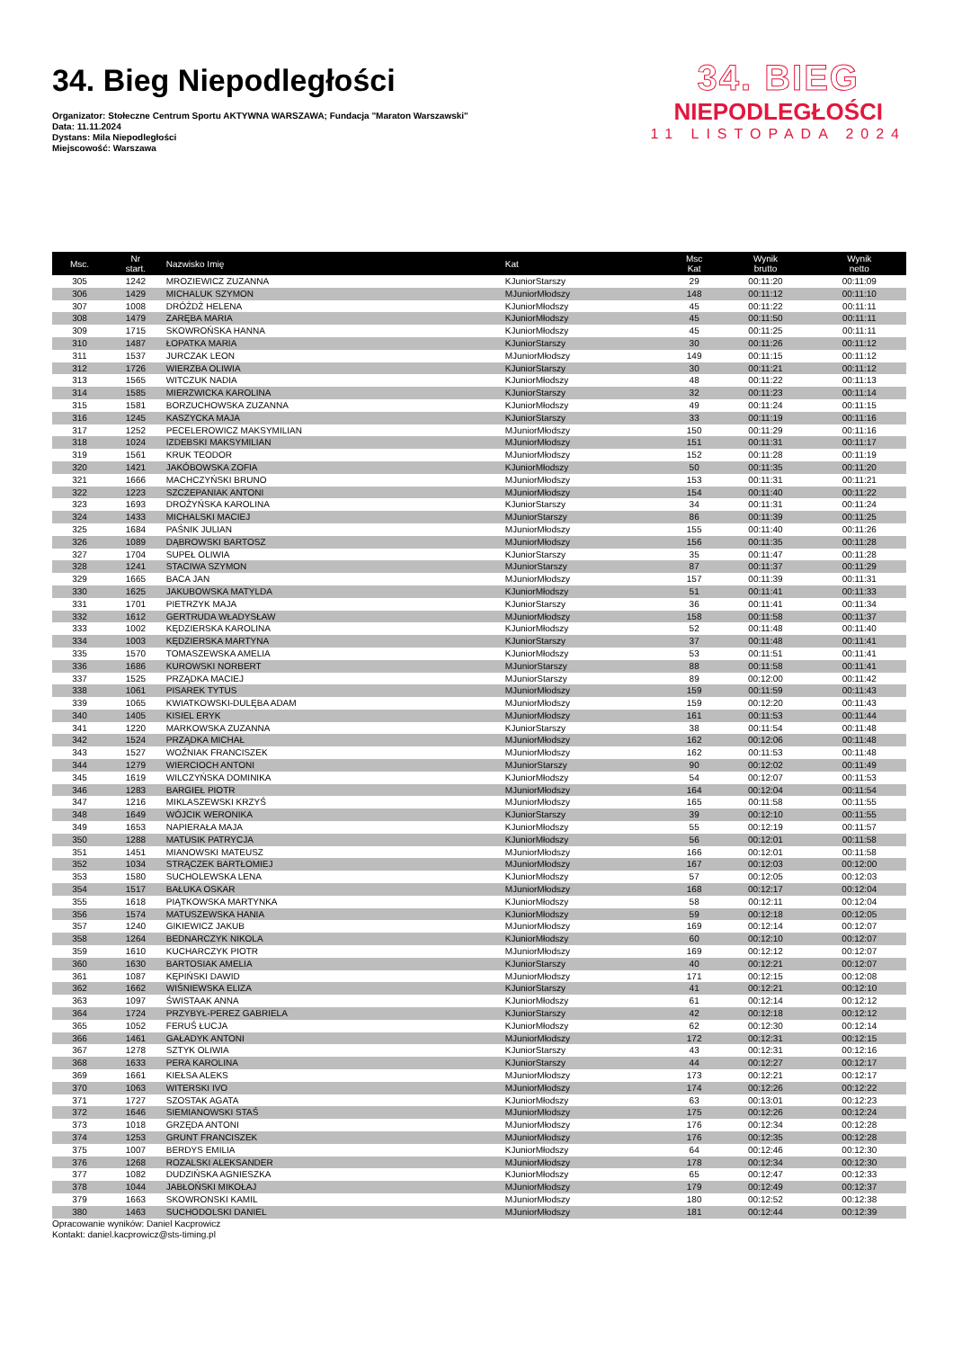34. Bieg Niepodległości
Organizator: Stołeczne Centrum Sportu AKTYWNA WARSZAWA; Fundacja "Maraton Warszawski"
Data: 11.11.2024
Dystans: Mila Niepodległości
Miejscowość: Warszawa
34. BIEG
NIEPODLEGŁOŚCI
11 LISTOPADA 2024
| Msc. | Nr start. | Nazwisko Imię | Kat | Msc Kat | Wynik brutto | Wynik netto |
| --- | --- | --- | --- | --- | --- | --- |
| 305 | 1242 | MROZIEWICZ ZUZANNA | KJuniorStarszy | 29 | 00:11:20 | 00:11:09 |
| 306 | 1429 | MICHALUK SZYMON | MJuniorMłodszy | 148 | 00:11:12 | 00:11:10 |
| 307 | 1008 | DRÓŻDŻ HELENA | KJuniorMłodszy | 45 | 00:11:22 | 00:11:11 |
| 308 | 1479 | ZARĘBA MARIA | KJuniorMłodszy | 45 | 00:11:50 | 00:11:11 |
| 309 | 1715 | SKOWROŃSKA HANNA | KJuniorMłodszy | 45 | 00:11:25 | 00:11:11 |
| 310 | 1487 | ŁOPATKA MARIA | KJuniorStarszy | 30 | 00:11:26 | 00:11:12 |
| 311 | 1537 | JURCZAK LEON | MJuniorMłodszy | 149 | 00:11:15 | 00:11:12 |
| 312 | 1726 | WIERZBA OLIWIA | KJuniorStarszy | 30 | 00:11:21 | 00:11:12 |
| 313 | 1565 | WITCZUK NADIA | KJuniorMłodszy | 48 | 00:11:22 | 00:11:13 |
| 314 | 1585 | MIERZWICKA KAROLINA | KJuniorStarszy | 32 | 00:11:23 | 00:11:14 |
| 315 | 1581 | BORZUCHOWSKA ZUZANNA | KJuniorMłodszy | 49 | 00:11:24 | 00:11:15 |
| 316 | 1245 | KASZYCKA MAJA | KJuniorStarszy | 33 | 00:11:19 | 00:11:16 |
| 317 | 1252 | PECELEROWICZ MAKSYMILIAN | MJuniorMłodszy | 150 | 00:11:29 | 00:11:16 |
| 318 | 1024 | IZDEBSKI MAKSYMILIAN | MJuniorMłodszy | 151 | 00:11:31 | 00:11:17 |
| 319 | 1561 | KRUK TEODOR | MJuniorMłodszy | 152 | 00:11:28 | 00:11:19 |
| 320 | 1421 | JAKÓBOWSKA ZOFIA | KJuniorMłodszy | 50 | 00:11:35 | 00:11:20 |
| 321 | 1666 | MACHCZYŃSKI BRUNO | MJuniorMłodszy | 153 | 00:11:31 | 00:11:21 |
| 322 | 1223 | SZCZEPANIAK ANTONI | MJuniorMłodszy | 154 | 00:11:40 | 00:11:22 |
| 323 | 1693 | DROŻYŃSKA KAROLINA | KJuniorStarszy | 34 | 00:11:31 | 00:11:24 |
| 324 | 1433 | MICHALSKI MACIEJ | MJuniorStarszy | 86 | 00:11:39 | 00:11:25 |
| 325 | 1684 | PAŚNIK JULIAN | MJuniorMłodszy | 155 | 00:11:40 | 00:11:26 |
| 326 | 1089 | DĄBROWSKI BARTOSZ | MJuniorMłodszy | 156 | 00:11:35 | 00:11:28 |
| 327 | 1704 | SUPEŁ OLIWIA | KJuniorStarszy | 35 | 00:11:47 | 00:11:28 |
| 328 | 1241 | STACIWA SZYMON | MJuniorStarszy | 87 | 00:11:37 | 00:11:29 |
| 329 | 1665 | BACA JAN | MJuniorMłodszy | 157 | 00:11:39 | 00:11:31 |
| 330 | 1625 | JAKUBOWSKA MATYLDA | KJuniorMłodszy | 51 | 00:11:41 | 00:11:33 |
| 331 | 1701 | PIETRZYK MAJA | KJuniorStarszy | 36 | 00:11:41 | 00:11:34 |
| 332 | 1612 | GERTRUDA WŁADYSŁAW | MJuniorMłodszy | 158 | 00:11:58 | 00:11:37 |
| 333 | 1002 | KĘDZIERSKA KAROLINA | KJuniorMłodszy | 52 | 00:11:48 | 00:11:40 |
| 334 | 1003 | KĘDZIERSKA MARTYNA | KJuniorStarszy | 37 | 00:11:48 | 00:11:41 |
| 335 | 1570 | TOMASZEWSKA AMELIA | KJuniorMłodszy | 53 | 00:11:51 | 00:11:41 |
| 336 | 1686 | KUROWSKI NORBERT | MJuniorStarszy | 88 | 00:11:58 | 00:11:41 |
| 337 | 1525 | PRZĄDKA MACIEJ | MJuniorStarszy | 89 | 00:12:00 | 00:11:42 |
| 338 | 1061 | PISAREK TYTUS | MJuniorMłodszy | 159 | 00:11:59 | 00:11:43 |
| 339 | 1065 | KWIATKOWSKI-DULĘBA ADAM | MJuniorMłodszy | 159 | 00:12:20 | 00:11:43 |
| 340 | 1405 | KISIEL ERYK | MJuniorMłodszy | 161 | 00:11:53 | 00:11:44 |
| 341 | 1220 | MARKOWSKA ZUZANNA | KJuniorStarszy | 38 | 00:11:54 | 00:11:48 |
| 342 | 1524 | PRZĄDKA MICHAŁ | MJuniorMłodszy | 162 | 00:12:06 | 00:11:48 |
| 343 | 1527 | WOŹNIAK FRANCISZEK | MJuniorMłodszy | 162 | 00:11:53 | 00:11:48 |
| 344 | 1279 | WIERCIOCH ANTONI | MJuniorStarszy | 90 | 00:12:02 | 00:11:49 |
| 345 | 1619 | WILCZYŃSKA DOMINIKA | KJuniorMłodszy | 54 | 00:12:07 | 00:11:53 |
| 346 | 1283 | BARGIEŁ PIOTR | MJuniorMłodszy | 164 | 00:12:04 | 00:11:54 |
| 347 | 1216 | MIKLASZEWSKI KRZYŚ | MJuniorMłodszy | 165 | 00:11:58 | 00:11:55 |
| 348 | 1649 | WÓJCIK WERONIKA | KJuniorStarszy | 39 | 00:12:10 | 00:11:55 |
| 349 | 1653 | NAPIERAŁA MAJA | KJuniorMłodszy | 55 | 00:12:19 | 00:11:57 |
| 350 | 1288 | MATUSIK PATRYCJA | KJuniorMłodszy | 56 | 00:12:01 | 00:11:58 |
| 351 | 1451 | MIANOWSKI MATEUSZ | MJuniorMłodszy | 166 | 00:12:01 | 00:11:58 |
| 352 | 1034 | STRĄCZEK BARTŁOMIEJ | MJuniorMłodszy | 167 | 00:12:03 | 00:12:00 |
| 353 | 1580 | SUCHOLEWSKA LENA | KJuniorMłodszy | 57 | 00:12:05 | 00:12:03 |
| 354 | 1517 | BAŁUKA OSKAR | MJuniorMłodszy | 168 | 00:12:17 | 00:12:04 |
| 355 | 1618 | PIĄTKOWSKA MARTYNKA | KJuniorMłodszy | 58 | 00:12:11 | 00:12:04 |
| 356 | 1574 | MATUSZEWSKA HANIA | KJuniorMłodszy | 59 | 00:12:18 | 00:12:05 |
| 357 | 1240 | GIKIEWICZ JAKUB | MJuniorMłodszy | 169 | 00:12:14 | 00:12:07 |
| 358 | 1264 | BEDNARCZYK NIKOLA | KJuniorMłodszy | 60 | 00:12:10 | 00:12:07 |
| 359 | 1610 | KUCHARCZYK PIOTR | MJuniorMłodszy | 169 | 00:12:12 | 00:12:07 |
| 360 | 1630 | BARTOSIAK AMELIA | KJuniorStarszy | 40 | 00:12:21 | 00:12:07 |
| 361 | 1087 | KĘPIŃSKI DAWID | MJuniorMłodszy | 171 | 00:12:15 | 00:12:08 |
| 362 | 1662 | WIŚNIEWSKA ELIZA | KJuniorStarszy | 41 | 00:12:21 | 00:12:10 |
| 363 | 1097 | ŚWISTAAK ANNA | KJuniorMłodszy | 61 | 00:12:14 | 00:12:12 |
| 364 | 1724 | PRZYBYŁ-PEREZ GABRIELA | KJuniorStarszy | 42 | 00:12:18 | 00:12:12 |
| 365 | 1052 | FERUŚ ŁUCJA | KJuniorMłodszy | 62 | 00:12:30 | 00:12:14 |
| 366 | 1461 | GAŁADYK ANTONI | MJuniorMłodszy | 172 | 00:12:31 | 00:12:15 |
| 367 | 1278 | SZTYK OLIWIA | KJuniorStarszy | 43 | 00:12:31 | 00:12:16 |
| 368 | 1633 | PERA KAROLINA | KJuniorStarszy | 44 | 00:12:27 | 00:12:17 |
| 369 | 1661 | KIEŁSA ALEKS | MJuniorMłodszy | 173 | 00:12:21 | 00:12:17 |
| 370 | 1063 | WITERSKI IVO | MJuniorMłodszy | 174 | 00:12:26 | 00:12:22 |
| 371 | 1727 | SZOSTAK AGATA | KJuniorMłodszy | 63 | 00:13:01 | 00:12:23 |
| 372 | 1646 | SIEMIANOWSKI STAŚ | MJuniorMłodszy | 175 | 00:12:26 | 00:12:24 |
| 373 | 1018 | GRZĘDA ANTONI | MJuniorMłodszy | 176 | 00:12:34 | 00:12:28 |
| 374 | 1253 | GRUNT FRANCISZEK | MJuniorMłodszy | 176 | 00:12:35 | 00:12:28 |
| 375 | 1007 | BERDYS EMILIA | KJuniorMłodszy | 64 | 00:12:46 | 00:12:30 |
| 376 | 1268 | ROZALSKI ALEKSANDER | MJuniorMłodszy | 178 | 00:12:34 | 00:12:30 |
| 377 | 1082 | DUDZIŃSKA AGNIESZKA | KJuniorMłodszy | 65 | 00:12:47 | 00:12:33 |
| 378 | 1044 | JABŁOŃSKI MIKOŁAJ | MJuniorMłodszy | 179 | 00:12:49 | 00:12:37 |
| 379 | 1663 | SKOWRONSKI KAMIL | MJuniorMłodszy | 180 | 00:12:52 | 00:12:38 |
| 380 | 1463 | SUCHODOLSKI DANIEL | MJuniorMłodszy | 181 | 00:12:44 | 00:12:39 |
Opracowanie wyników: Daniel Kacprowicz
Kontakt: daniel.kacprowicz@sts-timing.pl